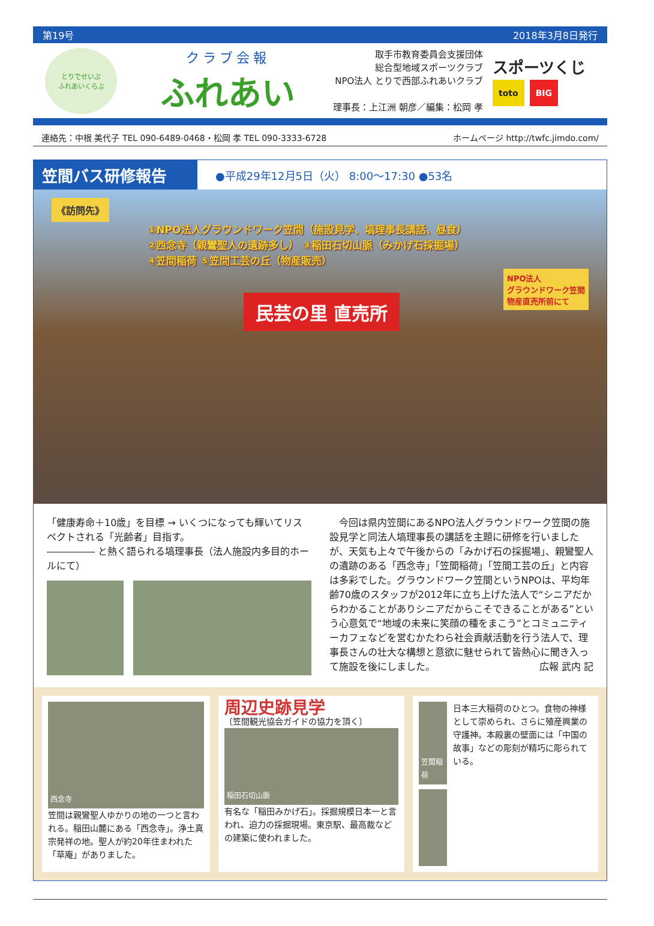第19号 2018年3月8日発行
とりでせいぶ
ふれあいくらぶ
クラブ会報
ふれあい
取手市教育委員会支援団体
総合型地域スポーツクラブ
NPO法人 とりで西部ふれあいクラブ
理事長：上江洲 朝彦／編集：松岡 孝
スポーツくじ
toto BIG
連絡先：中根 美代子 TEL 090-6489-0468・松岡 孝 TEL 090-3333-6728 ホームページ http://twfc.jimdo.com/
笠間バス研修報告
●平成29年12月5日（火） 8:00〜17:30 ●53名
《訪問先》
①NPO法人グラウンドワーク笠間（施設見学、塙理事長講話、昼食）
②西念寺（親鸞聖人の遺跡多し） ③稲田石切山脈（みかげ石採掘場）
④笠間稲荷 ⑤笠間工芸の丘（物産販売）
民芸の里 直売所
NPO法人
グラウンドワーク笠間
物産直売所前にて
「健康寿命＋10歳」を目標 → いくつになっても輝いてリスペクトされる「光齢者」目指す。
――――― と熱く語られる塙理事長（法人施設内多目的ホールにて）
　今回は県内笠間にあるNPO法人グラウンドワーク笠間の施設見学と同法人塙理事長の講話を主題に研修を行いましたが、天気も上々で午後からの「みかげ石の採掘場」、親鸞聖人の遺跡のある「西念寺」「笠間稲荷」「笠間工芸の丘」と内容は多彩でした。グラウンドワーク笠間というNPOは、平均年齢70歳のスタッフが2012年に立ち上げた法人で“シニアだからわかることがありシニアだからこそできることがある”という心意気で“地域の未来に笑顔の種をまこう”とコミュニティーカフェなどを営むかたわら社会貢献活動を行う法人で、理事長さんの壮大な構想と意欲に魅せられて皆熱心に聞き入って施設を後にしました。 広報 武内 記
西念寺
笠間は親鸞聖人ゆかりの地の一つと言われる。稲田山麓にある「西念寺」。浄土真宗発祥の地。聖人が約20年住まわれた「草庵」がありました。
周辺史跡見学
〔笠間観光協会ガイドの協力を頂く〕
稲田石切山脈
有名な「稲田みかげ石」。採掘規模日本一と言われ、迫力の採掘現場。東京駅、最高裁などの建築に使われました。
笠間稲荷
日本三大稲荷のひとつ。食物の神様として崇められ、さらに殖産興業の守護神。本殿裏の壁面には「中国の故事」などの彫刻が精巧に彫られている。